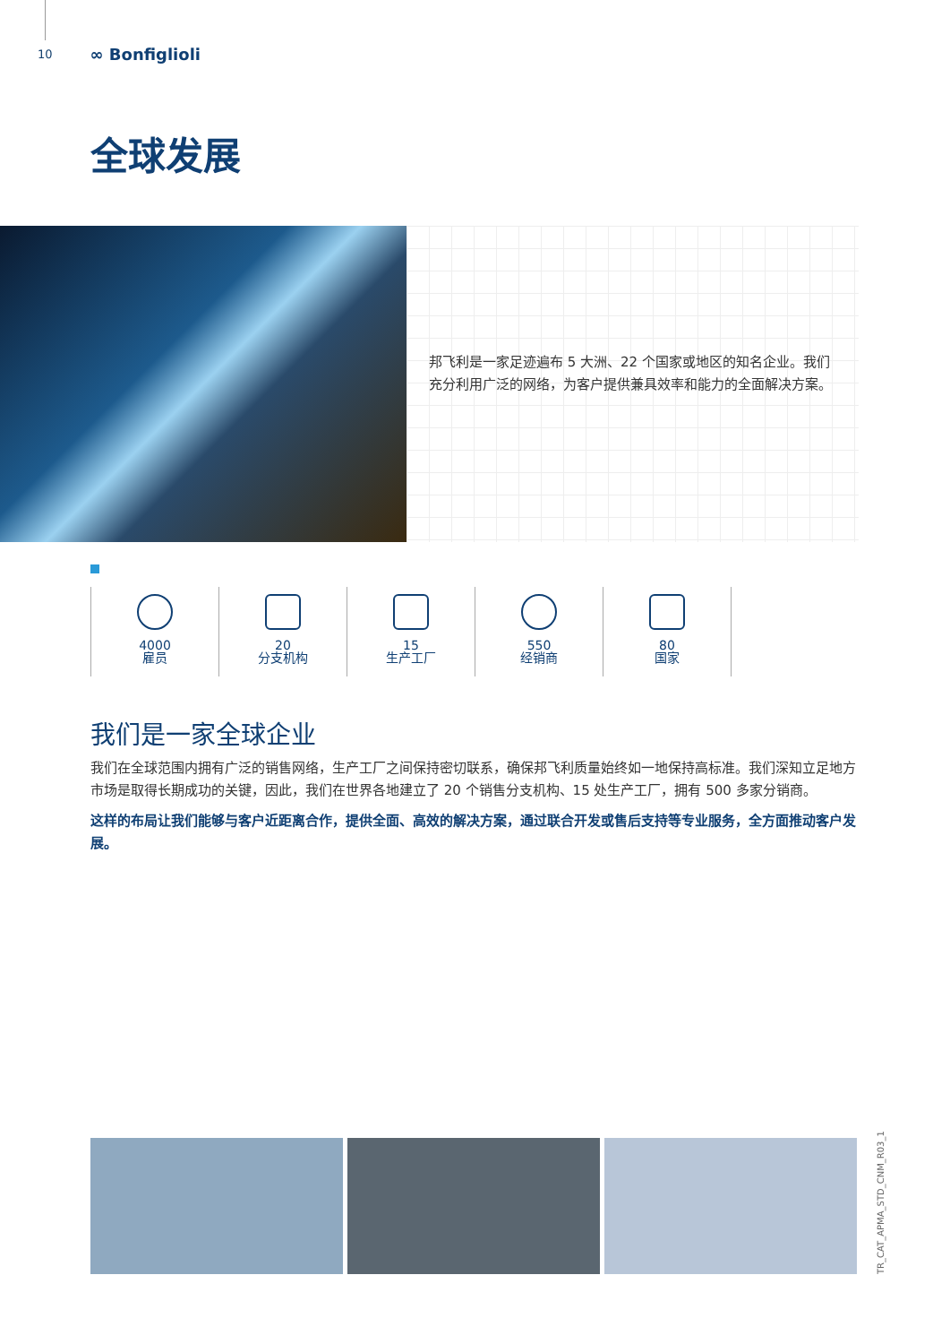10 ∞ Bonfiglioli
全球发展
邦飞利是一家足迹遍布 5 大洲、22 个国家或地区的知名企业。我们充分利用广泛的网络，为客户提供兼具效率和能力的全面解决方案。
4000
雇员
20
分支机构
15
生产工厂
550
经销商
80
国家
我们是一家全球企业
我们在全球范围内拥有广泛的销售网络，生产工厂之间保持密切联系，确保邦飞利质量始终如一地保持高标准。我们深知立足地方市场是取得长期成功的关键，因此，我们在世界各地建立了 20 个销售分支机构、15 处生产工厂，拥有 500 多家分销商。
这样的布局让我们能够与客户近距离合作，提供全面、高效的解决方案，通过联合开发或售后支持等专业服务，全方面推动客户发展。
TR_CAT_APMA_STD_CNM_R03_1